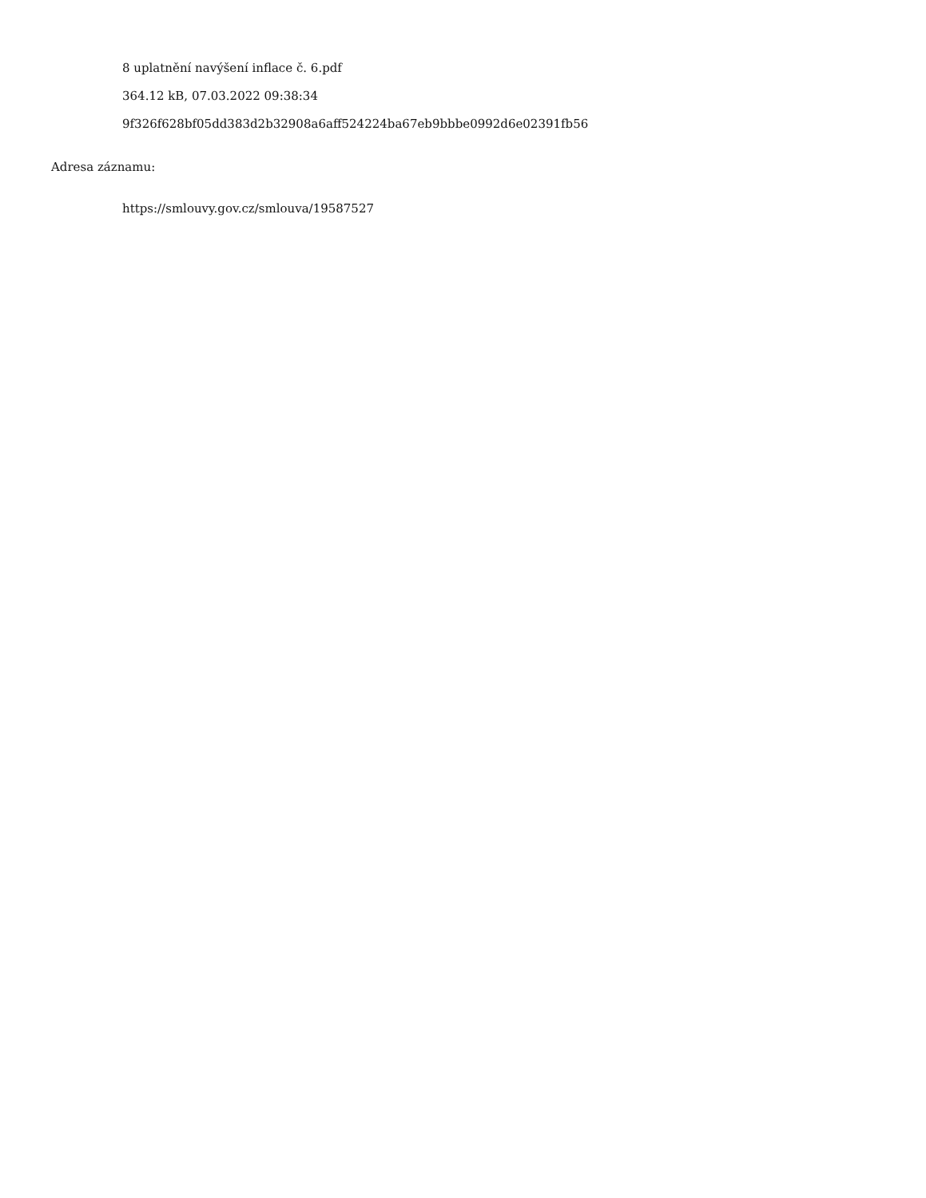8 uplatnění navýšení inflace č. 6.pdf
364.12 kB, 07.03.2022 09:38:34
9f326f628bf05dd383d2b32908a6aff524224ba67eb9bbbe0992d6e02391fb56
Adresa záznamu:
https://smlouvy.gov.cz/smlouva/19587527